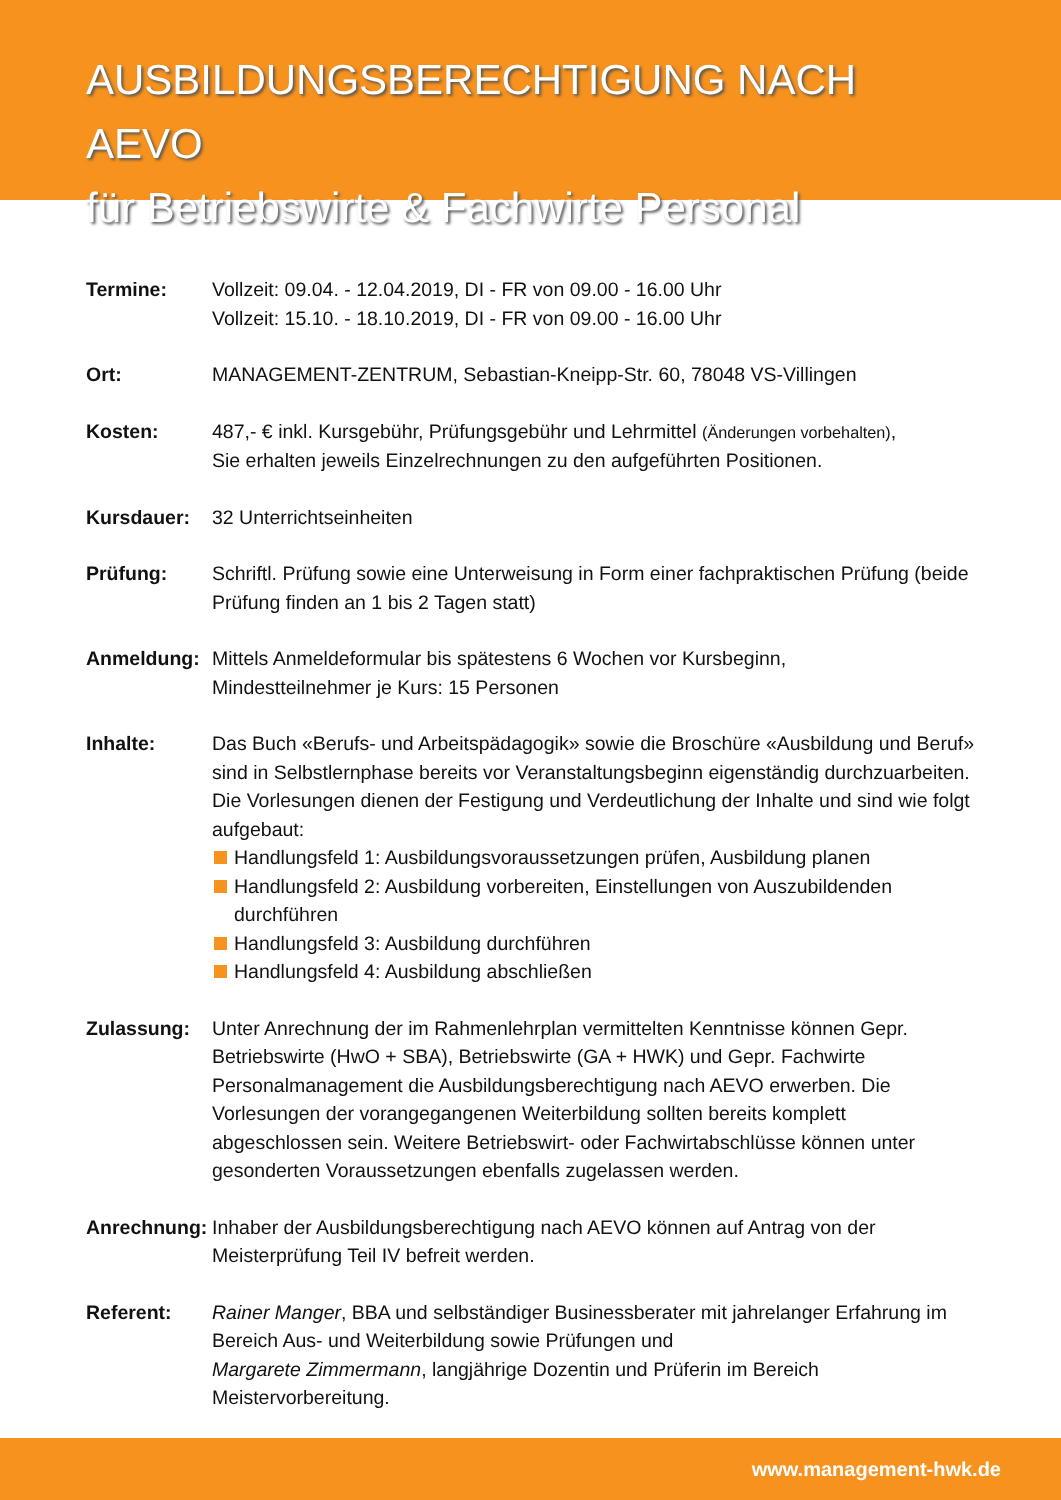AUSBILDUNGSBERECHTIGUNG NACH AEVO
für Betriebswirte & Fachwirte Personal
Termine: Vollzeit: 09.04. - 12.04.2019, DI - FR von 09.00 - 16.00 Uhr
Vollzeit: 15.10. - 18.10.2019, DI - FR von 09.00 - 16.00 Uhr
Ort: MANAGEMENT-ZENTRUM, Sebastian-Kneipp-Str. 60, 78048 VS-Villingen
Kosten: 487,- € inkl. Kursgebühr, Prüfungsgebühr und Lehrmittel (Änderungen vorbehalten),
Sie erhalten jeweils Einzelrechnungen zu den aufgeführten Positionen.
Kursdauer: 32 Unterrichtseinheiten
Prüfung: Schriftl. Prüfung sowie eine Unterweisung in Form einer fachpraktischen Prüfung (beide Prüfung finden an 1 bis 2 Tagen statt)
Anmeldung: Mittels Anmeldeformular bis spätestens 6 Wochen vor Kursbeginn,
Mindestteilnehmer je Kurs: 15 Personen
Inhalte: Das Buch «Berufs- und Arbeitspädagogik» sowie die Broschüre «Ausbildung und Beruf» sind in Selbstlernphase bereits vor Veranstaltungsbeginn eigenständig durchzuarbeiten. Die Vorlesungen dienen der Festigung und Verdeutlichung der Inhalte und sind wie folgt aufgebaut:
Handlungsfeld 1: Ausbildungsvoraussetzungen prüfen, Ausbildung planen
Handlungsfeld 2: Ausbildung vorbereiten, Einstellungen von Auszubildenden durchführen
Handlungsfeld 3: Ausbildung durchführen
Handlungsfeld 4: Ausbildung abschließen
Zulassung: Unter Anrechnung der im Rahmenlehrplan vermittelten Kenntnisse können Gepr. Betriebswirte (HwO + SBA), Betriebswirte (GA + HWK) und Gepr. Fachwirte Personalmanagement die Ausbildungsberechtigung nach AEVO erwerben. Die Vorlesungen der vorangegangenen Weiterbildung sollten bereits komplett abgeschlossen sein. Weitere Betriebswirt- oder Fachwirtabschlüsse können unter gesonderten Voraussetzungen ebenfalls zugelassen werden.
Anrechnung:
Inhaber der Ausbildungsberechtigung nach AEVO können auf Antrag von der Meisterprüfung Teil IV befreit werden.
Referent: Rainer Manger, BBA und selbständiger Businessberater mit jahrelanger Erfahrung im Bereich Aus- und Weiterbildung sowie Prüfungen und
Margarete Zimmermann, langjährige Dozentin und Prüferin im Bereich Meistervorbereitung.
www.management-hwk.de